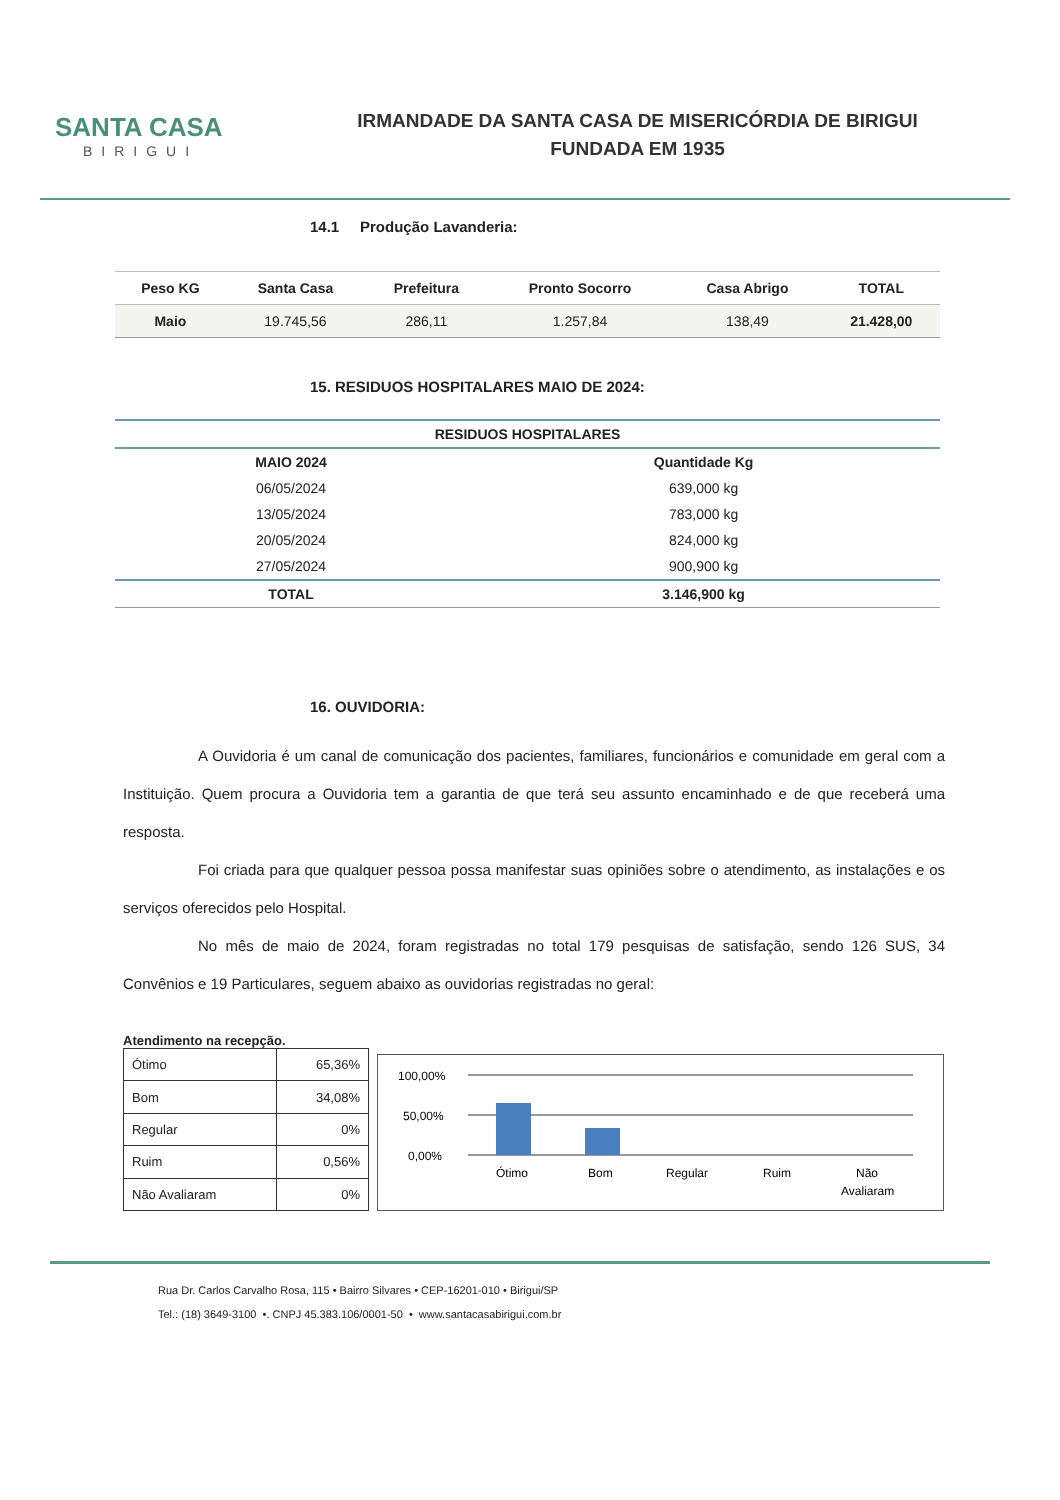SANTA CASA
BIRIGUI
IRMANDADE DA SANTA CASA DE MISERICÓRDIA DE BIRIGUI
FUNDADA EM 1935
14.1 Produção Lavanderia:
| Peso KG | Santa Casa | Prefeitura | Pronto Socorro | Casa Abrigo | TOTAL |
| --- | --- | --- | --- | --- | --- |
| Maio | 19.745,56 | 286,11 | 1.257,84 | 138,49 | 21.428,00 |
15. RESIDUOS HOSPITALARES MAIO DE 2024:
| RESIDUOS HOSPITALARES | |
| --- | --- |
| MAIO 2024 | Quantidade Kg |
| 06/05/2024 | 639,000 kg |
| 13/05/2024 | 783,000 kg |
| 20/05/2024 | 824,000 kg |
| 27/05/2024 | 900,900 kg |
| TOTAL | 3.146,900 kg |
16. OUVIDORIA:
A Ouvidoria é um canal de comunicação dos pacientes, familiares, funcionários e comunidade em geral com a Instituição. Quem procura a Ouvidoria tem a garantia de que terá seu assunto encaminhado e de que receberá uma resposta.
Foi criada para que qualquer pessoa possa manifestar suas opiniões sobre o atendimento, as instalações e os serviços oferecidos pelo Hospital.
No mês de maio de 2024, foram registradas no total 179 pesquisas de satisfação, sendo 126 SUS, 34 Convênios e 19 Particulares, seguem abaixo as ouvidorias registradas no geral:
Atendimento na recepção.
| Ótimo | 65,36% |
| Bom | 34,08% |
| Regular | 0% |
| Ruim | 0,56% |
| Não Avaliaram | 0% |
100,00%
50,00%
0,00%
Ótimo
Bom
Regular
Ruim
Não
Avaliaram
Rua Dr. Carlos Carvalho Rosa, 115 • Bairro Silvares • CEP-16201-010 • Birigui/SP
Tel.: (18) 3649-3100 •. CNPJ 45.383.106/0001-50 • www.santacasabirigui.com.br